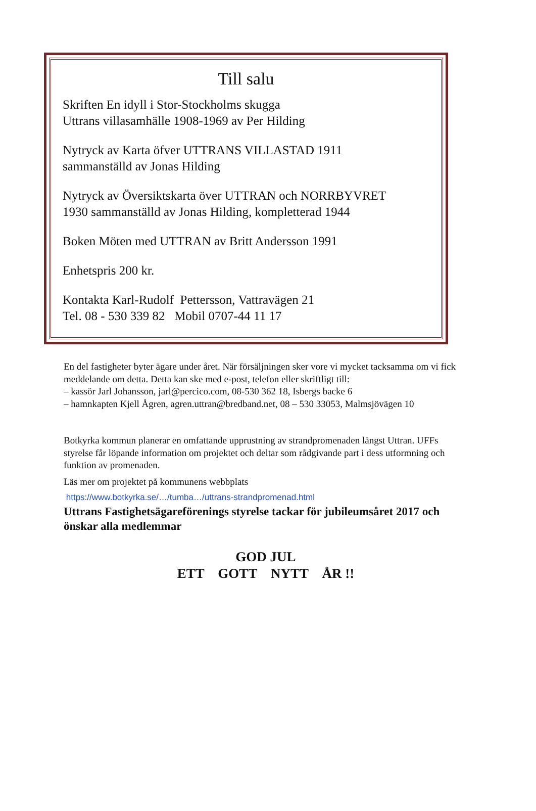Till salu
Skriften En idyll i Stor-Stockholms skugga
Uttrans villasamhälle 1908-1969 av Per Hilding
Nytryck av Karta öfver UTTRANS VILLASTAD 1911
sammanställd av Jonas Hilding
Nytryck av Översiktskarta över UTTRAN och NORRBYVRET
1930 sammanställd av Jonas Hilding, kompletterad 1944
Boken Möten med UTTRAN av Britt Andersson 1991
Enhetspris 200 kr.
Kontakta Karl-Rudolf Pettersson, Vattravägen 21
Tel. 08 - 530 339 82 Mobil 0707-44 11 17
En del fastigheter byter ägare under året. När försäljningen sker vore vi mycket tacksamma om vi fick meddelande om detta. Detta kan ske med e-post, telefon eller skriftligt till:
– kassör Jarl Johansson, jarl@percico.com, 08-530 362 18, Isbergs backe 6
– hamnkapten Kjell Ågren, agren.uttran@bredband.net, 08 – 530 33053, Malmsjövägen 10
Botkyrka kommun planerar en omfattande upprustning av strandpromenaden längst Uttran. UFFs styrelse får löpande information om projektet och deltar som rådgivande part i dess utformning och funktion av promenaden.
Läs mer om projektet på kommunens webbplats
https://www.botkyrka.se/…/tumba…/uttrans-strandpromenad.html
Uttrans Fastighetsägareförenings styrelse tackar för jubileumsåret 2017 och önskar alla medlemmar
GOD JUL
ETT GOTT NYTT ÅR !!